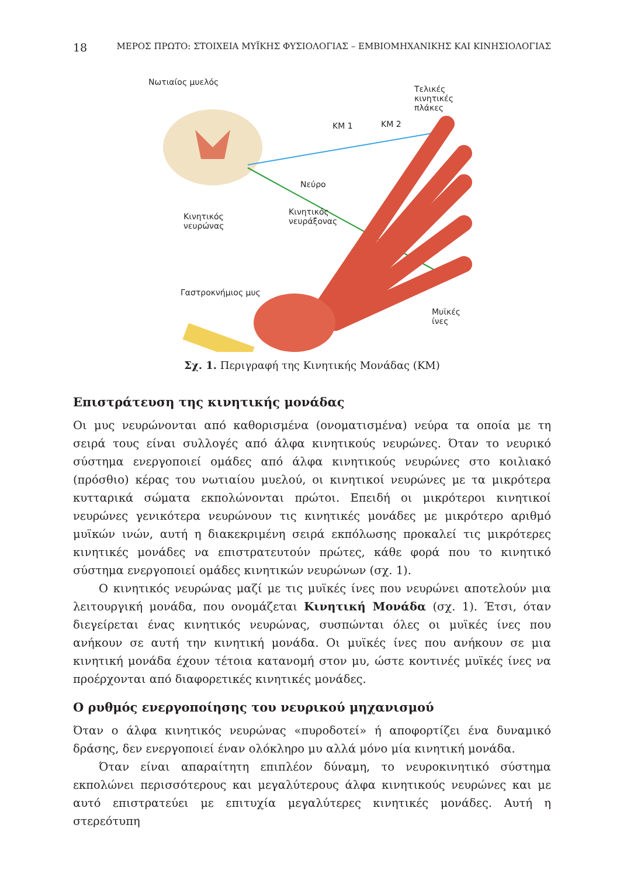18 ΜΕΡΟΣ ΠΡΩΤΟ: ΣΤΟΙΧΕΙΑ ΜΥΪΚΗΣ ΦΥΣΙΟΛΟΓΙΑΣ – ΕΜΒΙΟΜΗΧΑΝΙΚΗΣ ΚΑΙ ΚΙΝΗΣΙΟΛΟΓΙΑΣ
Νωτιαίος μυελός
Τελικές κινητικές πλάκες
ΚΜ 1 ΚΜ 2
Νεύρο
Κινητικός
νευρώνας
Κινητικός
νευράξονας
Γαστροκνήμιος μυς
Μυϊκές ίνες
Σχ. 1. Περιγραφή της Κινητικής Μονάδας (ΚΜ)
Επιστράτευση της κινητικής μονάδας
Οι μυς νευρώνονται από καθορισμένα (ονοματισμένα) νεύρα τα οποία με τη σειρά τους είναι συλλογές από άλφα κινητικούς νευρώνες. Όταν το νευρικό σύστημα ενεργοποιεί ομάδες από άλφα κινητικούς νευρώνες στο κοιλιακό (πρόσθιο) κέρας του νωτιαίου μυελού, οι κινητικοί νευρώνες με τα μικρότερα κυτταρικά σώματα εκπολώνονται πρώτοι. Επειδή οι μικρότεροι κινητικοί νευρώνες γενικότερα νευρώνουν τις κινητικές μονάδες με μικρότερο αριθμό μυϊκών ινών, αυτή η διακεκριμένη σειρά εκπόλωσης προκαλεί τις μικρότερες κινητικές μονάδες να επιστρατευτούν πρώτες, κάθε φορά που το κινητικό σύστημα ενεργοποιεί ομάδες κινητικών νευρώνων (σχ. 1).
Ο κινητικός νευρώνας μαζί με τις μυϊκές ίνες που νευρώνει αποτελούν μια λειτουργική μονάδα, που ονομάζεται Κινητική Μονάδα (σχ. 1). Έτσι, όταν διεγείρεται ένας κινητικός νευρώνας, συσπώνται όλες οι μυϊκές ίνες που ανήκουν σε αυτή την κινητική μονάδα. Οι μυϊκές ίνες που ανήκουν σε μια κινητική μονάδα έχουν τέτοια κατανομή στον μυ, ώστε κοντινές μυϊκές ίνες να προέρχονται από διαφορετικές κινητικές μονάδες.
Ο ρυθμός ενεργοποίησης του νευρικού μηχανισμού
Όταν ο άλφα κινητικός νευρώνας «πυροδοτεί» ή αποφορτίζει ένα δυναμικό δράσης, δεν ενεργοποιεί έναν ολόκληρο μυ αλλά μόνο μία κινητική μονάδα.
Όταν είναι απαραίτητη επιπλέον δύναμη, το νευροκινητικό σύστημα εκπολώνει περισσότερους και μεγαλύτερους άλφα κινητικούς νευρώνες και με αυτό επιστρατεύει με επιτυχία μεγαλύτερες κινητικές μονάδες. Αυτή η στερεότυπη